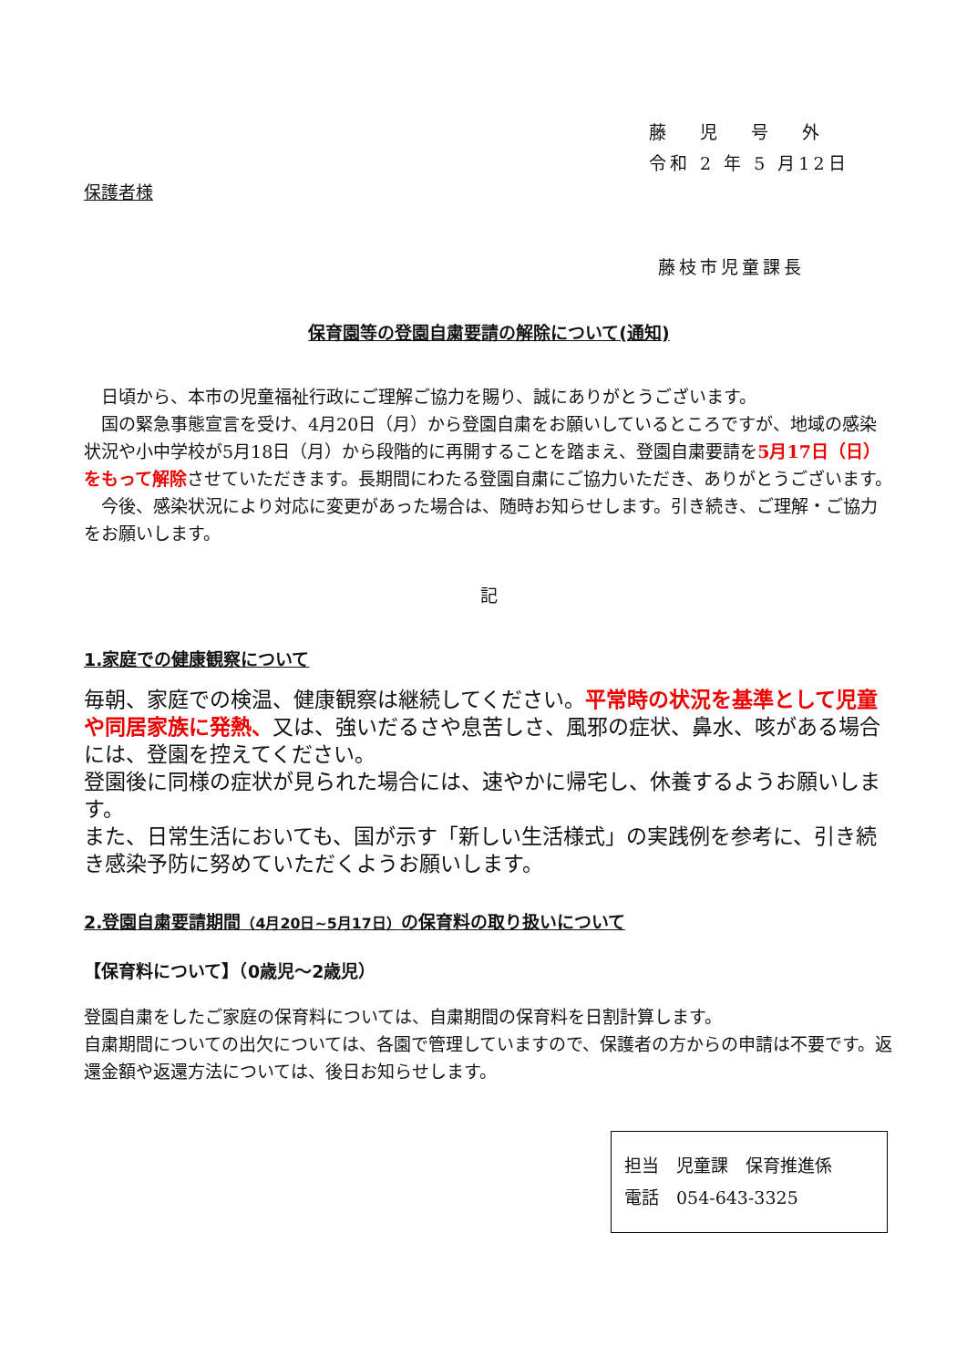藤　 児　 号　 外
令和 2 年 5 月12日
保護者様
藤枝市児童課長
保育園等の登園自粛要請の解除について(通知)
　日頃から、本市の児童福祉行政にご理解ご協力を賜り、誠にありがとうございます。
　国の緊急事態宣言を受け、4月20日（月）から登園自粛をお願いしているところですが、地域の感染状況や小中学校が5月18日（月）から段階的に再開することを踏まえ、登園自粛要請を5月17日（日）をもって解除させていただきます。長期間にわたる登園自粛にご協力いただき、ありがとうございます。
　今後、感染状況により対応に変更があった場合は、随時お知らせします。引き続き、ご理解・ご協力をお願いします。
記
1.家庭での健康観察について
毎朝、家庭での検温、健康観察は継続してください。平常時の状況を基準として児童や同居家族に発熱、又は、強いだるさや息苦しさ、風邪の症状、鼻水、咳がある場合には、登園を控えてください。
登園後に同様の症状が見られた場合には、速やかに帰宅し、休養するようお願いします。
また、日常生活においても、国が示す「新しい生活様式」の実践例を参考に、引き続き感染予防に努めていただくようお願いします。
2.登園自粛要請期間（4月20日~5月17日）の保育料の取り扱いについて
【保育料について】（0歳児～2歳児）
登園自粛をしたご家庭の保育料については、自粛期間の保育料を日割計算します。
自粛期間についての出欠については、各園で管理していますので、保護者の方からの申請は不要です。返還金額や返還方法については、後日お知らせします。
担当　児童課　保育推進係
電話　054-643-3325